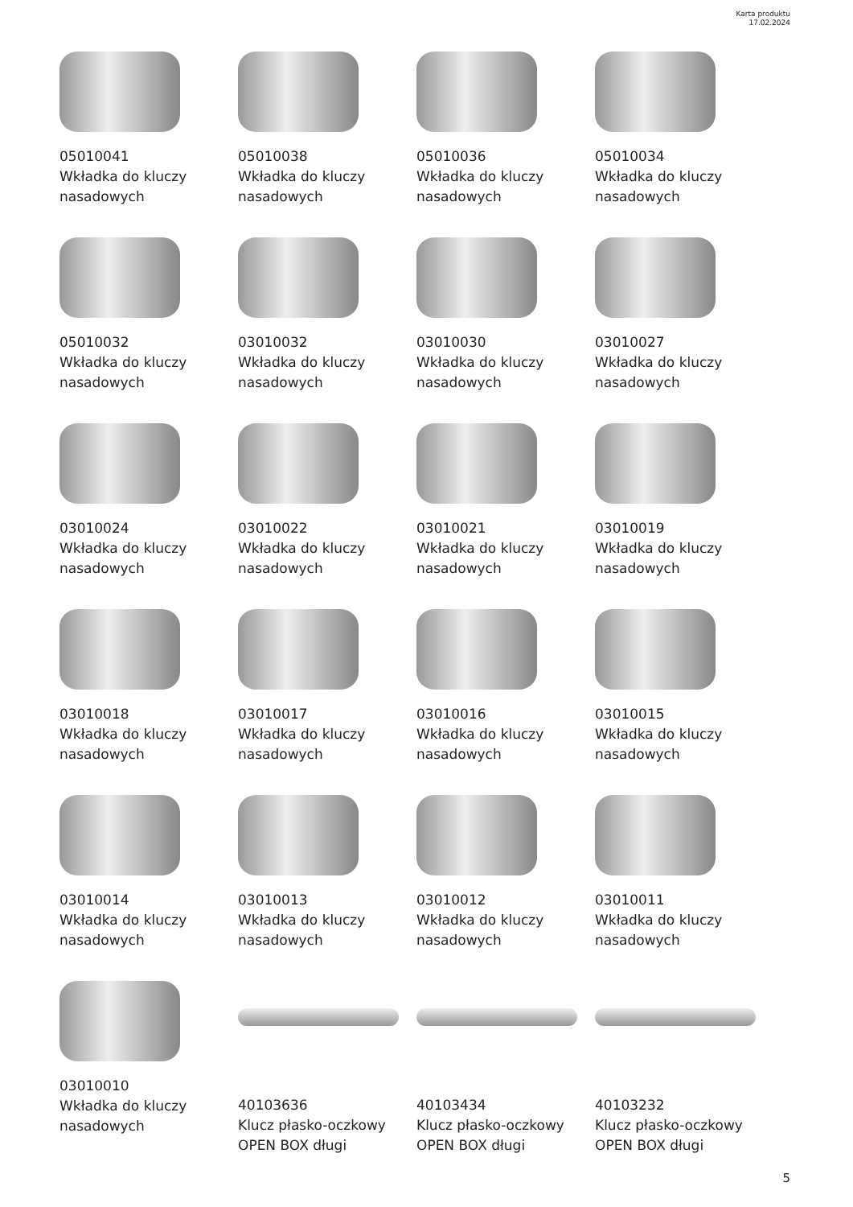Karta produktu
17.02.2024
05010041
Wkładka do kluczy nasadowych
05010038
Wkładka do kluczy nasadowych
05010036
Wkładka do kluczy nasadowych
05010034
Wkładka do kluczy nasadowych
05010032
Wkładka do kluczy nasadowych
03010032
Wkładka do kluczy nasadowych
03010030
Wkładka do kluczy nasadowych
03010027
Wkładka do kluczy nasadowych
03010024
Wkładka do kluczy nasadowych
03010022
Wkładka do kluczy nasadowych
03010021
Wkładka do kluczy nasadowych
03010019
Wkładka do kluczy nasadowych
03010018
Wkładka do kluczy nasadowych
03010017
Wkładka do kluczy nasadowych
03010016
Wkładka do kluczy nasadowych
03010015
Wkładka do kluczy nasadowych
03010014
Wkładka do kluczy nasadowych
03010013
Wkładka do kluczy nasadowych
03010012
Wkładka do kluczy nasadowych
03010011
Wkładka do kluczy nasadowych
03010010
Wkładka do kluczy nasadowych
40103636
Klucz płasko-oczkowy OPEN BOX długi
40103434
Klucz płasko-oczkowy OPEN BOX długi
40103232
Klucz płasko-oczkowy OPEN BOX długi
5